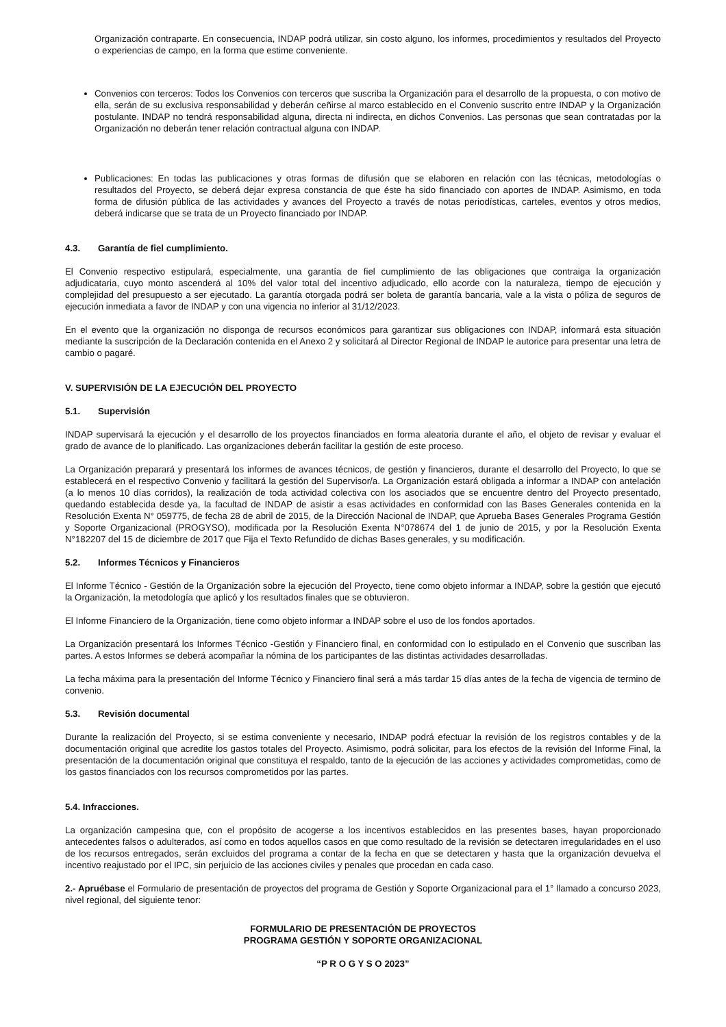Organización contraparte. En consecuencia, INDAP podrá utilizar, sin costo alguno, los informes, procedimientos y resultados del Proyecto o experiencias de campo, en la forma que estime conveniente.
Convenios con terceros: Todos los Convenios con terceros que suscriba la Organización para el desarrollo de la propuesta, o con motivo de ella, serán de su exclusiva responsabilidad y deberán ceñirse al marco establecido en el Convenio suscrito entre INDAP y la Organización postulante. INDAP no tendrá responsabilidad alguna, directa ni indirecta, en dichos Convenios. Las personas que sean contratadas por la Organización no deberán tener relación contractual alguna con INDAP.
Publicaciones: En todas las publicaciones y otras formas de difusión que se elaboren en relación con las técnicas, metodologías o resultados del Proyecto, se deberá dejar expresa constancia de que éste ha sido financiado con aportes de INDAP. Asimismo, en toda forma de difusión pública de las actividades y avances del Proyecto a través de notas periodísticas, carteles, eventos y otros medios, deberá indicarse que se trata de un Proyecto financiado por INDAP.
4.3. Garantía de fiel cumplimiento.
El Convenio respectivo estipulará, especialmente, una garantía de fiel cumplimiento de las obligaciones que contraiga la organización adjudicataria, cuyo monto ascenderá al 10% del valor total del incentivo adjudicado, ello acorde con la naturaleza, tiempo de ejecución y complejidad del presupuesto a ser ejecutado. La garantía otorgada podrá ser boleta de garantía bancaria, vale a la vista o póliza de seguros de ejecución inmediata a favor de INDAP y con una vigencia no inferior al 31/12/2023.
En el evento que la organización no disponga de recursos económicos para garantizar sus obligaciones con INDAP, informará esta situación mediante la suscripción de la Declaración contenida en el Anexo 2 y solicitará al Director Regional de INDAP le autorice para presentar una letra de cambio o pagaré.
V. SUPERVISIÓN DE LA EJECUCIÓN DEL PROYECTO
5.1. Supervisión
INDAP supervisará la ejecución y el desarrollo de los proyectos financiados en forma aleatoria durante el año, el objeto de revisar y evaluar el grado de avance de lo planificado. Las organizaciones deberán facilitar la gestión de este proceso.
La Organización preparará y presentará los informes de avances técnicos, de gestión y financieros, durante el desarrollo del Proyecto, lo que se establecerá en el respectivo Convenio y facilitará la gestión del Supervisor/a. La Organización estará obligada a informar a INDAP con antelación (a lo menos 10 días corridos), la realización de toda actividad colectiva con los asociados que se encuentre dentro del Proyecto presentado, quedando establecida desde ya, la facultad de INDAP de asistir a esas actividades en conformidad con las Bases Generales contenida en la Resolución Exenta N° 059775, de fecha 28 de abril de 2015, de la Dirección Nacional de INDAP, que Aprueba Bases Generales Programa Gestión y Soporte Organizacional (PROGYSO), modificada por la Resolución Exenta N°078674 del 1 de junio de 2015, y por la Resolución Exenta N°182207 del 15 de diciembre de 2017 que Fija el Texto Refundido de dichas Bases generales, y su modificación.
5.2. Informes Técnicos y Financieros
El Informe Técnico - Gestión de la Organización sobre la ejecución del Proyecto, tiene como objeto informar a INDAP, sobre la gestión que ejecutó la Organización, la metodología que aplicó y los resultados finales que se obtuvieron.
El Informe Financiero de la Organización, tiene como objeto informar a INDAP sobre el uso de los fondos aportados.
La Organización presentará los Informes Técnico -Gestión y Financiero final, en conformidad con lo estipulado en el Convenio que suscriban las partes. A estos Informes se deberá acompañar la nómina de los participantes de las distintas actividades desarrolladas.
La fecha máxima para la presentación del Informe Técnico y Financiero final será a más tardar 15 días antes de la fecha de vigencia de termino de convenio.
5.3. Revisión documental
Durante la realización del Proyecto, si se estima conveniente y necesario, INDAP podrá efectuar la revisión de los registros contables y de la documentación original que acredite los gastos totales del Proyecto. Asimismo, podrá solicitar, para los efectos de la revisión del Informe Final, la presentación de la documentación original que constituya el respaldo, tanto de la ejecución de las acciones y actividades comprometidas, como de los gastos financiados con los recursos comprometidos por las partes.
5.4. Infracciones.
La organización campesina que, con el propósito de acogerse a los incentivos establecidos en las presentes bases, hayan proporcionado antecedentes falsos o adulterados, así como en todos aquellos casos en que como resultado de la revisión se detectaren irregularidades en el uso de los recursos entregados, serán excluidos del programa a contar de la fecha en que se detectaren y hasta que la organización devuelva el incentivo reajustado por el IPC, sin perjuicio de las acciones civiles y penales que procedan en cada caso.
2.- Apruébase el Formulario de presentación de proyectos del programa de Gestión y Soporte Organizacional para el 1° llamado a concurso 2023, nivel regional, del siguiente tenor:
FORMULARIO DE PRESENTACIÓN DE PROYECTOS
PROGRAMA GESTIÓN Y SOPORTE ORGANIZACIONAL
“P R O G Y S O 2023”